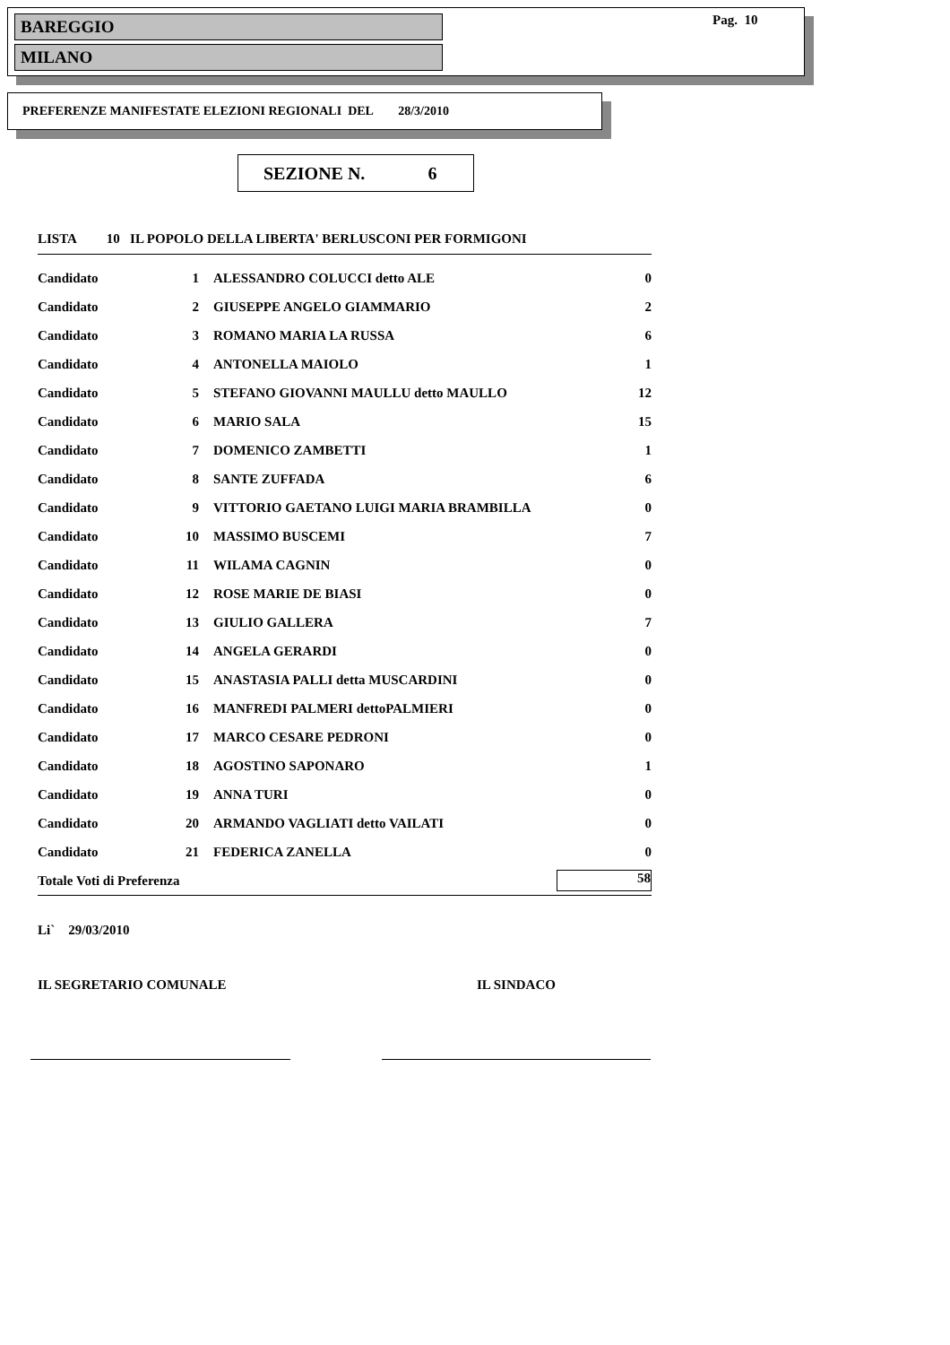BAREGGIO
MILANO
Pag. 10
PREFERENZE MANIFESTATE ELEZIONI REGIONALI DEL 28/3/2010
SEZIONE N. 6
LISTA 10 IL POPOLO DELLA LIBERTA' BERLUSCONI PER FORMIGONI
| Candidato | 1 | ALESSANDRO COLUCCI detto ALE | 0 |
| Candidato | 2 | GIUSEPPE ANGELO GIAMMARIO | 2 |
| Candidato | 3 | ROMANO MARIA LA RUSSA | 6 |
| Candidato | 4 | ANTONELLA MAIOLO | 1 |
| Candidato | 5 | STEFANO GIOVANNI MAULLU detto MAULLO | 12 |
| Candidato | 6 | MARIO SALA | 15 |
| Candidato | 7 | DOMENICO ZAMBETTI | 1 |
| Candidato | 8 | SANTE ZUFFADA | 6 |
| Candidato | 9 | VITTORIO GAETANO LUIGI MARIA BRAMBILLA | 0 |
| Candidato | 10 | MASSIMO BUSCEMI | 7 |
| Candidato | 11 | WILAMA CAGNIN | 0 |
| Candidato | 12 | ROSE MARIE DE BIASI | 0 |
| Candidato | 13 | GIULIO GALLERA | 7 |
| Candidato | 14 | ANGELA GERARDI | 0 |
| Candidato | 15 | ANASTASIA PALLI detta MUSCARDINI | 0 |
| Candidato | 16 | MANFREDI PALMERI dettoPALMIERI | 0 |
| Candidato | 17 | MARCO CESARE PEDRONI | 0 |
| Candidato | 18 | AGOSTINO SAPONARO | 1 |
| Candidato | 19 | ANNA TURI | 0 |
| Candidato | 20 | ARMANDO VAGLIATI detto VAILATI | 0 |
| Candidato | 21 | FEDERICA ZANELLA | 0 |
| Totale Voti di Preferenza | | | 58 |
Li` 29/03/2010
IL SEGRETARIO COMUNALE IL SINDACO